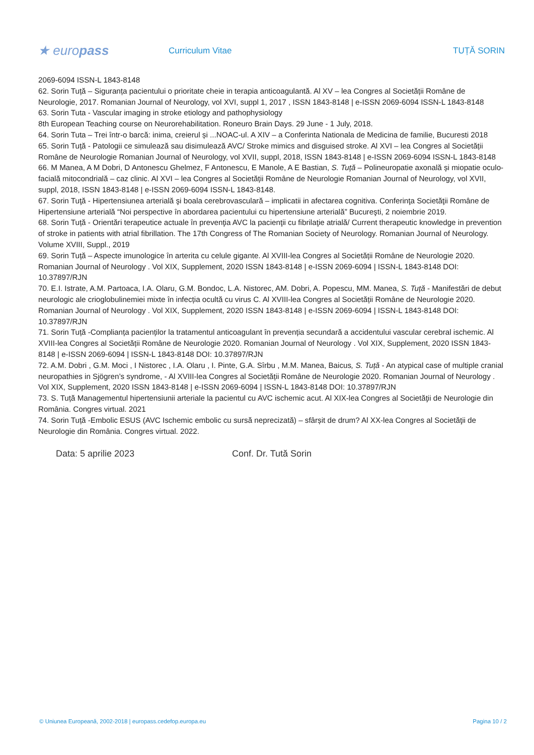★ europass
Curriculum Vitae TUȚĂ SORIN
2069-6094 ISSN-L 1843-8148
62. Sorin Tuță – Siguranța pacientului o prioritate cheie in terapia anticoagulantă. Al XV – lea Congres al Societății Române de Neurologie, 2017. Romanian Journal of Neurology, vol XVI, suppl 1, 2017 , ISSN 1843-8148 | e-ISSN 2069-6094 ISSN-L 1843-8148
63. Sorin Tuta - Vascular imaging in stroke etiology and pathophysiology
8th European Teaching course on Neurorehabilitation. Roneuro Brain Days. 29 June - 1 July, 2018.
64. Sorin Tuta – Trei într-o barcă: inima, creierul și ...NOAC-ul. A XIV – a Conferinta Nationala de Medicina de familie, Bucuresti 2018
65. Sorin Tuță - Patologii ce simulează sau disimulează AVC/ Stroke mimics and disguised stroke. Al XVI – lea Congres al Societății Române de Neurologie Romanian Journal of Neurology, vol XVII, suppl, 2018, ISSN 1843-8148 | e-ISSN 2069-6094 ISSN-L 1843-8148
66. M Manea, A M Dobri, D Antonescu Ghelmez, F Antonescu, E Manole, A E Bastian, S. Tuță – Polineuropatie axonală și miopatie oculo-facială mitocondrială – caz clinic. Al XVI – lea Congres al Societății Române de Neurologie Romanian Journal of Neurology, vol XVII, suppl, 2018, ISSN 1843-8148 | e-ISSN 2069-6094 ISSN-L 1843-8148.
67. Sorin Tuţă - Hipertensiunea arterială şi boala cerebrovasculară – implicatii in afectarea cognitiva. Conferinţa Societăţii Române de Hipertensiune arterială “Noi perspective în abordarea pacientului cu hipertensiune arterială” Bucureşti, 2 noiembrie 2019.
68. Sorin Tuță - Orientări terapeutice actuale în prevenţia AVC la pacienţii cu fibrilaţie atrială/ Current therapeutic knowledge in prevention of stroke in patients with atrial fibrillation. The 17th Congress of The Romanian Society of Neurology. Romanian Journal of Neurology. Volume XVIII, Suppl., 2019
69. Sorin Tuță – Aspecte imunologice în arterita cu celule gigante. Al XVIII-lea Congres al Societății Române de Neurologie 2020. Romanian Journal of Neurology . Vol XIX, Supplement, 2020 ISSN 1843-8148 | e-ISSN 2069-6094 | ISSN-L 1843-8148 DOI: 10.37897/RJN
70. E.I. Istrate, A.M. Partoaca, I.A. Olaru, G.M. Bondoc, L.A. Nistorec, AM. Dobri, A. Popescu, MM. Manea, S. Tuță - Manifestări de debut neurologic ale crioglobulinemiei mixte în infecția ocultă cu virus C. Al XVIII-lea Congres al Societății Române de Neurologie 2020. Romanian Journal of Neurology . Vol XIX, Supplement, 2020 ISSN 1843-8148 | e-ISSN 2069-6094 | ISSN-L 1843-8148 DOI: 10.37897/RJN
71. Sorin Tuță -Complianța pacienților la tratamentul anticoagulant în prevenția secundară a accidentului vascular cerebral ischemic. Al XVIII-lea Congres al Societății Române de Neurologie 2020. Romanian Journal of Neurology . Vol XIX, Supplement, 2020 ISSN 1843-8148 | e-ISSN 2069-6094 | ISSN-L 1843-8148 DOI: 10.37897/RJN
72. A.M. Dobri , G.M. Moci , I Nistorec , I.A. Olaru , I. Pinte, G.A. Sîrbu , M.M. Manea, Baicus, S. Tuță - An atypical case of multiple cranial neuropathies in Sjögren’s syndrome, - Al XVIII-lea Congres al Societății Române de Neurologie 2020. Romanian Journal of Neurology . Vol XIX, Supplement, 2020 ISSN 1843-8148 | e-ISSN 2069-6094 | ISSN-L 1843-8148 DOI: 10.37897/RJN
73. S. Tuță Managementul hipertensiunii arteriale la pacientul cu AVC ischemic acut. Al XIX-lea Congres al Societăţii de Neurologie din România. Congres virtual. 2021
74. Sorin Tuță -Embolic ESUS (AVC Ischemic embolic cu sursă neprecizată) – sfârșit de drum? Al XX-lea Congres al Societăţii de Neurologie din România. Congres virtual. 2022.
Data: 5 aprilie 2023 Conf. Dr. Tută Sorin
© Uniunea Europeană, 2002-2018 | europass.cedefop.europa.eu Pagina 10 / 2